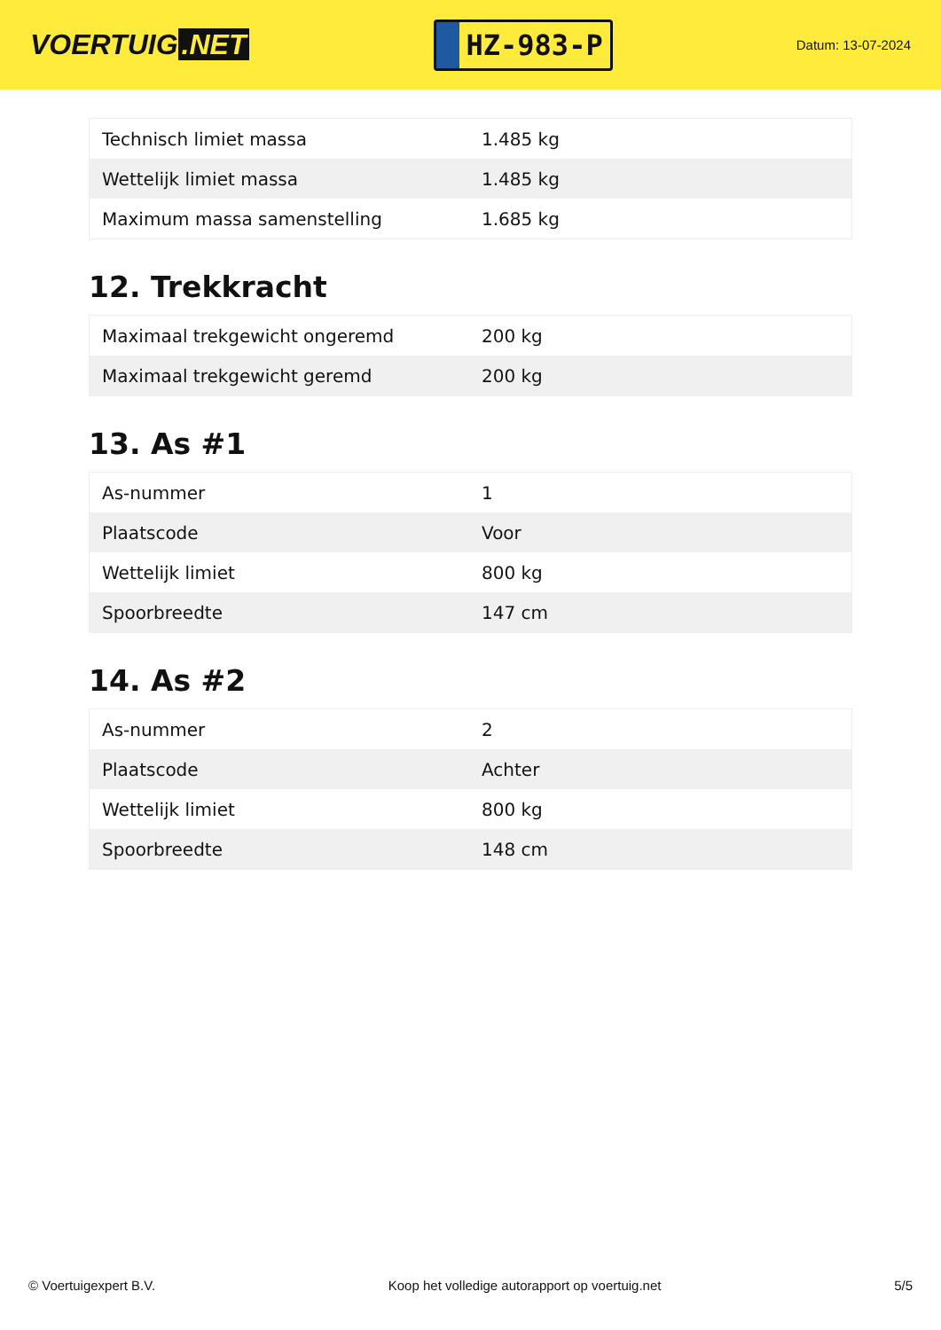VOERTUIG.NET
HZ-983-P
Datum: 13-07-2024
| Technisch limiet massa | 1.485 kg |
| Wettelijk limiet massa | 1.485 kg |
| Maximum massa samenstelling | 1.685 kg |
12. Trekkracht
| Maximaal trekgewicht ongeremd | 200 kg |
| Maximaal trekgewicht geremd | 200 kg |
13. As #1
| As-nummer | 1 |
| Plaatscode | Voor |
| Wettelijk limiet | 800 kg |
| Spoorbreedte | 147 cm |
14. As #2
| As-nummer | 2 |
| Plaatscode | Achter |
| Wettelijk limiet | 800 kg |
| Spoorbreedte | 148 cm |
© Voertuigexpert B.V. Koop het volledige autorapport op voertuig.net 5/5